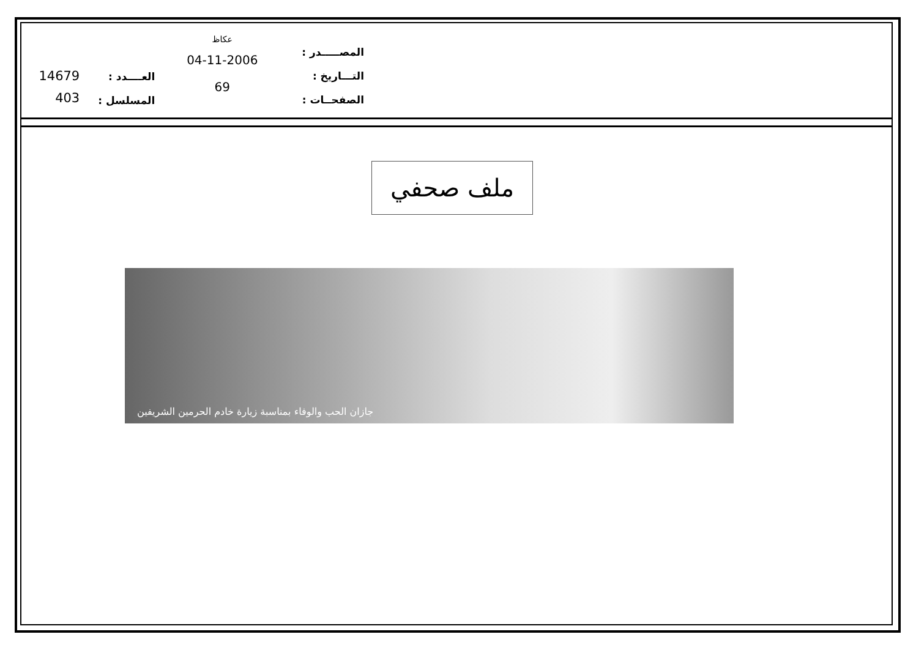المصـــــدر :
التـــاريخ :
الصفحــات :
عكاظ
04-11-2006
69
العــــدد :
المسلسل :
14679
403
ملف صحفي
جازان الحب والوفاء بمناسبة زيارة خادم الحرمين الشريفين